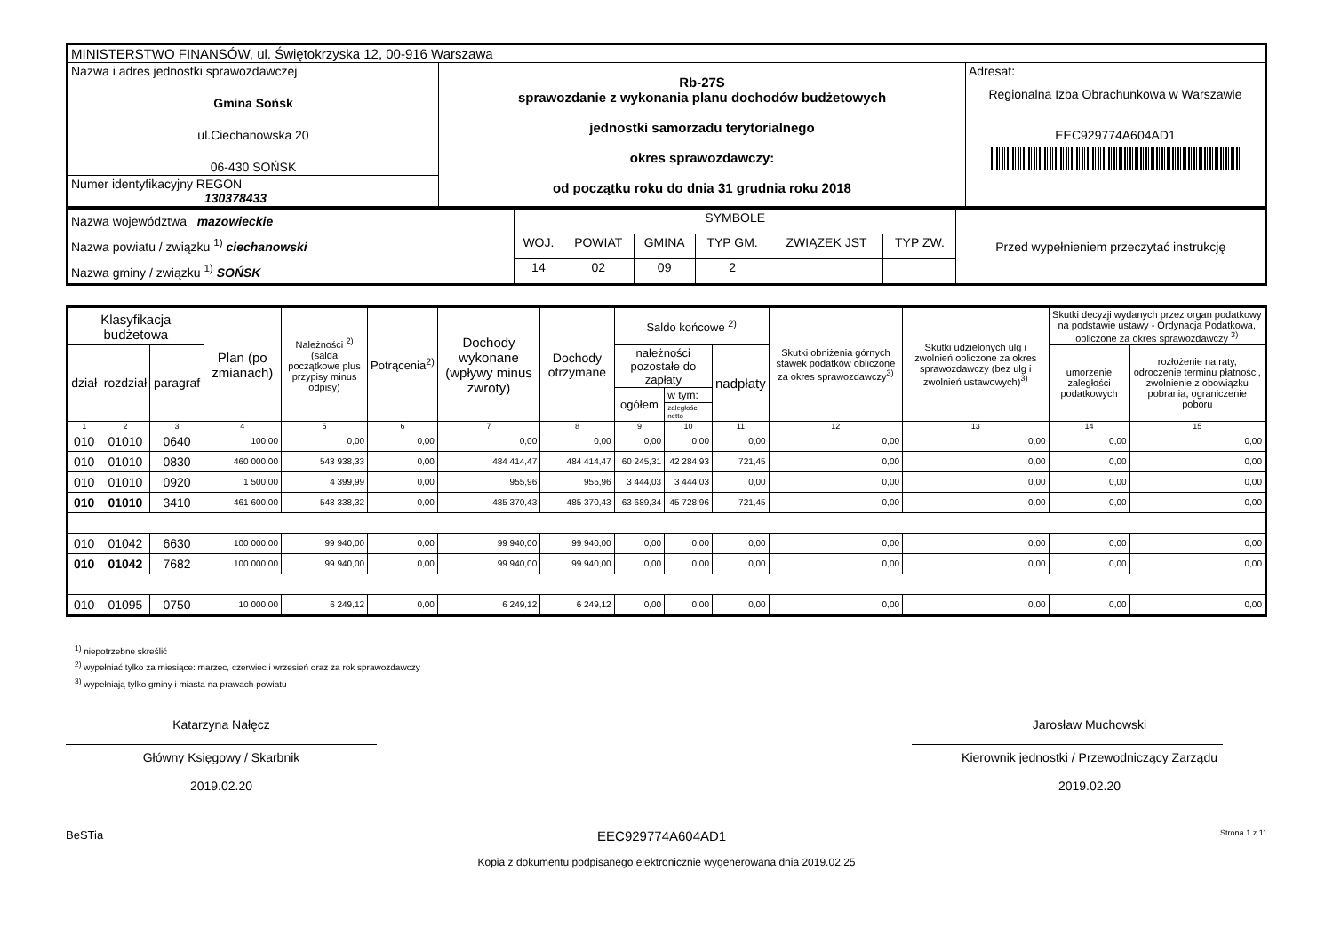| MINISTERSTWO FINANSÓW, ul. Świętokrzyska 12, 00-916 Warszawa | | |
| Nazwa i adres jednostki sprawozdawczej Gmina Sońsk ul.Ciechanowska 20 06-430 SOŃSK | Rb-27S sprawozdanie z wykonania planu dochodów budżetowych jednostki samorzadu terytorialnego okres sprawozdawczy: od początku roku do dnia 31 grudnia roku 2018 | Adresat: Regionalna Izba Obrachunkowa w Warszawie EEC929774A604AD1 |
| Numer identyfikacyjny REGON 130378433 | | |
| Nazwa województwa mazowieckie Nazwa powiatu / związku <sup>1)</sup> ciechanowski Nazwa gminy / związku <sup>1)</sup> SOŃSK | SYMBOLE | | | | | | Przed wypełnieniem przeczytać instrukcję |
| | WOJ. | POWIAT | GMINA | TYP GM. | ZWIĄZEK JST | TYP ZW. | |
| | 14 | 02 | 09 | 2 | | | |
| Klasyfikacja budżetowa | | | Plan (po zmianach) | Należności <sup>2)</sup> (salda początkowe plus przypisy minus odpisy) | Potrącenia<sup>2)</sup> | Dochody wykonane (wpływy minus zwroty) | Dochody otrzymane | Saldo końcowe <sup>2)</sup> | | | Skutki obniżenia górnych stawek podatków obliczone za okres sprawozdawczy<sup>3)</sup> | Skutki udzielonych ulg i zwolnień obliczone za okres sprawozdawczy (bez ulg i zwolnień ustawowych)<sup>3)</sup> | Skutki decyzji wydanych przez organ podatkowy na podstawie ustawy - Ordynacja Podatkowa, obliczone za okres sprawozdawczy <sup>3)</sup> | |
| --- | --- | --- | --- | --- | --- | --- | --- | --- | --- | --- | --- | --- | --- | --- |
| dział | rozdział | paragraf | | | | | | należności pozostałe do zapłaty | | nadpłaty | | | umorzenie zaległości podatkowych | rozłożenie na raty, odroczenie terminu płatności, zwolnienie z obowiązku pobrania, ograniczenie poboru |
| | | | | | | | | ogółem | w tym: | | | | | |
| | | | | | | | | | zaległości netto | | | | | |
| 1 | 2 | 3 | 4 | 5 | 6 | 7 | 8 | 9 | 10 | 11 | 12 | 13 | 14 | 15 |
| 010 | 01010 | 0640 | 100,00 | 0,00 | 0,00 | 0,00 | 0,00 | 0,00 | 0,00 | 0,00 | 0,00 | 0,00 | 0,00 | 0,00 |
| 010 | 01010 | 0830 | 460 000,00 | 543 938,33 | 0,00 | 484 414,47 | 484 414,47 | 60 245,31 | 42 284,93 | 721,45 | 0,00 | 0,00 | 0,00 | 0,00 |
| 010 | 01010 | 0920 | 1 500,00 | 4 399,99 | 0,00 | 955,96 | 955,96 | 3 444,03 | 3 444,03 | 0,00 | 0,00 | 0,00 | 0,00 | 0,00 |
| 010 | 01010 | 3410 | 461 600,00 | 548 338,32 | 0,00 | 485 370,43 | 485 370,43 | 63 689,34 | 45 728,96 | 721,45 | 0,00 | 0,00 | 0,00 | 0,00 |
| 010 | 01042 | 6630 | 100 000,00 | 99 940,00 | 0,00 | 99 940,00 | 99 940,00 | 0,00 | 0,00 | 0,00 | 0,00 | 0,00 | 0,00 | 0,00 |
| 010 | 01042 | 7682 | 100 000,00 | 99 940,00 | 0,00 | 99 940,00 | 99 940,00 | 0,00 | 0,00 | 0,00 | 0,00 | 0,00 | 0,00 | 0,00 |
| 010 | 01095 | 0750 | 10 000,00 | 6 249,12 | 0,00 | 6 249,12 | 6 249,12 | 0,00 | 0,00 | 0,00 | 0,00 | 0,00 | 0,00 | 0,00 |
<sup>1)</sup> niepotrzebne skreślić
<sup>2)</sup> wypełniać tylko za miesiące: marzec, czerwiec i wrzesień oraz za rok sprawozdawczy
<sup>3)</sup> wypełniają tylko gminy i miasta na prawach powiatu
Katarzyna Nałęcz
Główny Księgowy / Skarbnik
2019.02.20
Jarosław Muchowski
Kierownik jednostki / Przewodniczący Zarządu
2019.02.20
BeSTia EEC929774A604AD1 Strona 1 z 11
Kopia z dokumentu podpisanego elektronicznie wygenerowana dnia 2019.02.25